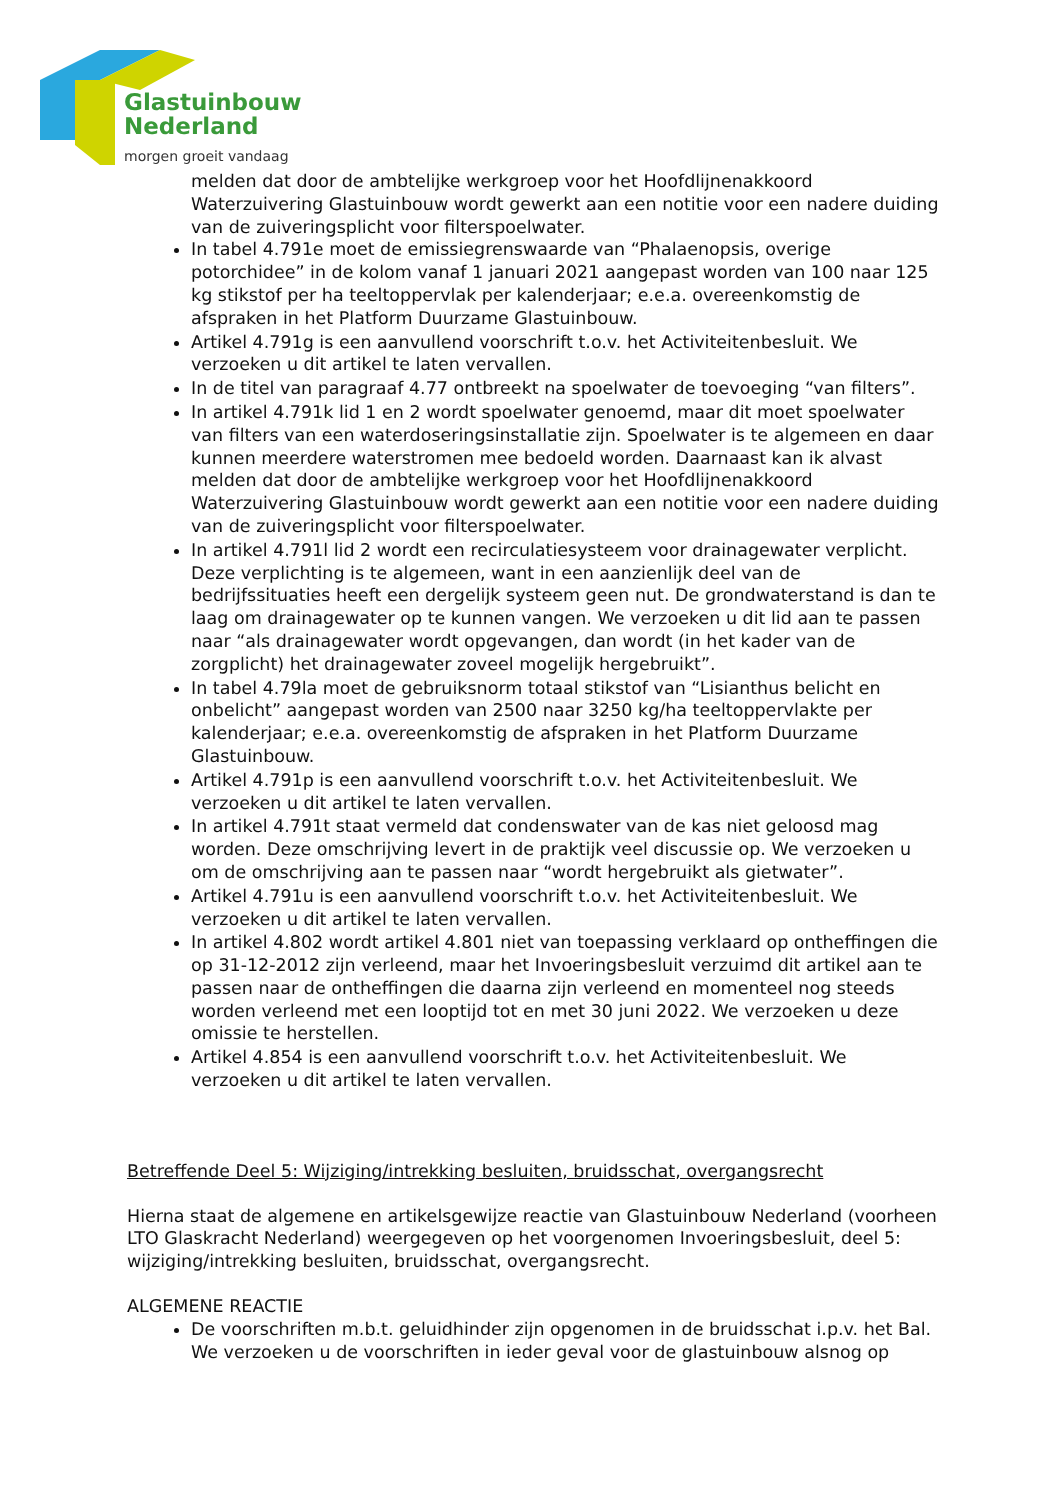Glastuinbouw
Nederland
morgen groeit vandaag
melden dat door de ambtelijke werkgroep voor het Hoofdlijnenakkoord Waterzuivering Glastuinbouw wordt gewerkt aan een notitie voor een nadere duiding van de zuiveringsplicht voor filterspoelwater.
In tabel 4.791e moet de emissiegrenswaarde van “Phalaenopsis, overige potorchidee” in de kolom vanaf 1 januari 2021 aangepast worden van 100 naar 125 kg stikstof per ha teeltoppervlak per kalenderjaar; e.e.a. overeenkomstig de afspraken in het Platform Duurzame Glastuinbouw.
Artikel 4.791g is een aanvullend voorschrift t.o.v. het Activiteitenbesluit. We verzoeken u dit artikel te laten vervallen.
In de titel van paragraaf 4.77 ontbreekt na spoelwater de toevoeging “van filters”.
In artikel 4.791k lid 1 en 2 wordt spoelwater genoemd, maar dit moet spoelwater van filters van een waterdoseringsinstallatie zijn. Spoelwater is te algemeen en daar kunnen meerdere waterstromen mee bedoeld worden. Daarnaast kan ik alvast melden dat door de ambtelijke werkgroep voor het Hoofdlijnenakkoord Waterzuivering Glastuinbouw wordt gewerkt aan een notitie voor een nadere duiding van de zuiveringsplicht voor filterspoelwater.
In artikel 4.791l lid 2 wordt een recirculatiesysteem voor drainagewater verplicht. Deze verplichting is te algemeen, want in een aanzienlijk deel van de bedrijfssituaties heeft een dergelijk systeem geen nut. De grondwaterstand is dan te laag om drainagewater op te kunnen vangen. We verzoeken u dit lid aan te passen naar “als drainagewater wordt opgevangen, dan wordt (in het kader van de zorgplicht) het drainagewater zoveel mogelijk hergebruikt”.
In tabel 4.79la moet de gebruiksnorm totaal stikstof van “Lisianthus belicht en onbelicht” aangepast worden van 2500 naar 3250 kg/ha teeltoppervlakte per kalenderjaar; e.e.a. overeenkomstig de afspraken in het Platform Duurzame Glastuinbouw.
Artikel 4.791p is een aanvullend voorschrift t.o.v. het Activiteitenbesluit. We verzoeken u dit artikel te laten vervallen.
In artikel 4.791t staat vermeld dat condenswater van de kas niet geloosd mag worden. Deze omschrijving levert in de praktijk veel discussie op. We verzoeken u om de omschrijving aan te passen naar “wordt hergebruikt als gietwater”.
Artikel 4.791u is een aanvullend voorschrift t.o.v. het Activiteitenbesluit. We verzoeken u dit artikel te laten vervallen.
In artikel 4.802 wordt artikel 4.801 niet van toepassing verklaard op ontheffingen die op 31-12-2012 zijn verleend, maar het Invoeringsbesluit verzuimd dit artikel aan te passen naar de ontheffingen die daarna zijn verleend en momenteel nog steeds worden verleend met een looptijd tot en met 30 juni 2022. We verzoeken u deze omissie te herstellen.
Artikel 4.854 is een aanvullend voorschrift t.o.v. het Activiteitenbesluit. We verzoeken u dit artikel te laten vervallen.
Betreffende Deel 5: Wijziging/intrekking besluiten, bruidsschat, overgangsrecht
Hierna staat de algemene en artikelsgewijze reactie van Glastuinbouw Nederland (voorheen LTO Glaskracht Nederland) weergegeven op het voorgenomen Invoeringsbesluit, deel 5: wijziging/intrekking besluiten, bruidsschat, overgangsrecht.
ALGEMENE REACTIE
De voorschriften m.b.t. geluidhinder zijn opgenomen in de bruidsschat i.p.v. het Bal. We verzoeken u de voorschriften in ieder geval voor de glastuinbouw alsnog op